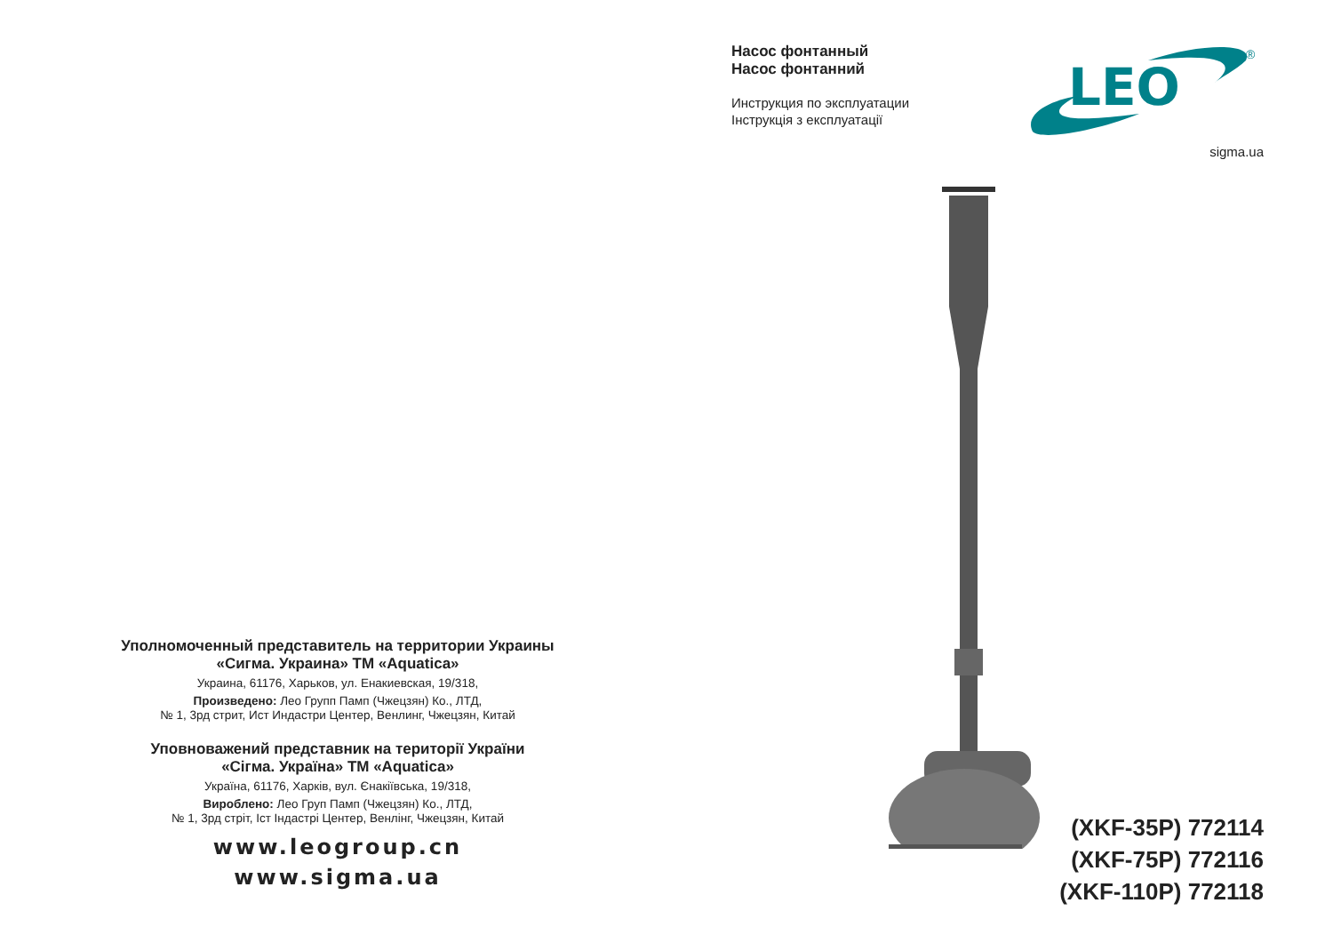Уполномоченный представитель на территории Украины
«Сигма. Украина» ТМ «Aquatica»
Украина, 61176, Харьков, ул. Енакиевская, 19/318,
Произведено: Лео Групп Памп (Чжецзян) Ко., ЛТД,
№ 1, 3рд стрит, Ист Индастри Центер, Венлинг, Чжецзян, Китай
Уповноважений представник на території України
«Сігма. Україна» ТМ «Aquatica»
Україна, 61176, Харків, вул. Єнакіївська, 19/318,
Вироблено: Лео Груп Памп (Чжецзян) Ко., ЛТД,
№ 1, 3рд стріт, Іст Індастрі Центер, Венлінг, Чжецзян, Китай
www.leogroup.cn
www.sigma.ua
Насос фонтанный
Насос фонтанний
Инструкция по эксплуатации
Інструкція з експлуатації
LEO
®
sigma.ua
(XKF-35P) 772114
(XKF-75P) 772116
(XKF-110P) 772118